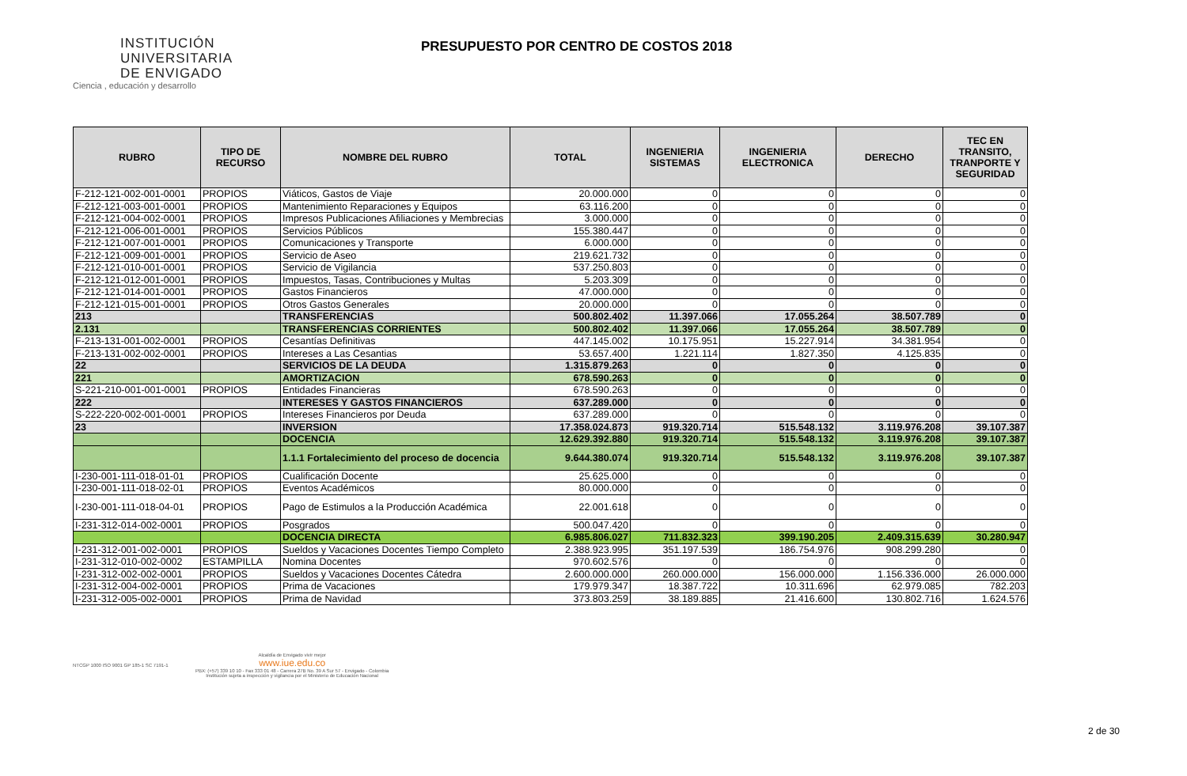INSTITUCIÓN
UNIVERSITARIA
DE ENVIGADO
Ciencia , educación y desarrollo
PRESUPUESTO POR CENTRO DE COSTOS 2018
| RUBRO | TIPO DE RECURSO | NOMBRE DEL RUBRO | TOTAL | INGENIERIA SISTEMAS | INGENIERIA ELECTRONICA | DERECHO | TEC EN TRANSITO, TRANPORTE Y SEGURIDAD |
| --- | --- | --- | --- | --- | --- | --- | --- |
| F-212-121-002-001-0001 | PROPIOS | Viáticos, Gastos de Viaje | 20.000.000 | 0 | 0 | 0 | 0 |
| F-212-121-003-001-0001 | PROPIOS | Mantenimiento Reparaciones y Equipos | 63.116.200 | 0 | 0 | 0 | 0 |
| F-212-121-004-002-0001 | PROPIOS | Impresos Publicaciones Afiliaciones y Membrecias | 3.000.000 | 0 | 0 | 0 | 0 |
| F-212-121-006-001-0001 | PROPIOS | Servicios Públicos | 155.380.447 | 0 | 0 | 0 | 0 |
| F-212-121-007-001-0001 | PROPIOS | Comunicaciones y Transporte | 6.000.000 | 0 | 0 | 0 | 0 |
| F-212-121-009-001-0001 | PROPIOS | Servicio de Aseo | 219.621.732 | 0 | 0 | 0 | 0 |
| F-212-121-010-001-0001 | PROPIOS | Servicio de Vigilancia | 537.250.803 | 0 | 0 | 0 | 0 |
| F-212-121-012-001-0001 | PROPIOS | Impuestos, Tasas, Contribuciones y Multas | 5.203.309 | 0 | 0 | 0 | 0 |
| F-212-121-014-001-0001 | PROPIOS | Gastos Financieros | 47.000.000 | 0 | 0 | 0 | 0 |
| F-212-121-015-001-0001 | PROPIOS | Otros Gastos Generales | 20.000.000 | 0 | 0 | 0 | 0 |
| 213 | | TRANSFERENCIAS | 500.802.402 | 11.397.066 | 17.055.264 | 38.507.789 | 0 |
| 2.131 | | TRANSFERENCIAS CORRIENTES | 500.802.402 | 11.397.066 | 17.055.264 | 38.507.789 | 0 |
| F-213-131-001-002-0001 | PROPIOS | Cesantías Definitivas | 447.145.002 | 10.175.951 | 15.227.914 | 34.381.954 | 0 |
| F-213-131-002-002-0001 | PROPIOS | Intereses a Las Cesantias | 53.657.400 | 1.221.114 | 1.827.350 | 4.125.835 | 0 |
| 22 | | SERVICIOS DE LA DEUDA | 1.315.879.263 | 0 | 0 | 0 | 0 |
| 221 | | AMORTIZACION | 678.590.263 | 0 | 0 | 0 | 0 |
| S-221-210-001-001-0001 | PROPIOS | Entidades Financieras | 678.590.263 | 0 | 0 | 0 | 0 |
| 222 | | INTERESES Y GASTOS FINANCIEROS | 637.289.000 | 0 | 0 | 0 | 0 |
| S-222-220-002-001-0001 | PROPIOS | Intereses Financieros por Deuda | 637.289.000 | 0 | 0 | 0 | 0 |
| 23 | | INVERSION | 17.358.024.873 | 919.320.714 | 515.548.132 | 3.119.976.208 | 39.107.387 |
| | | DOCENCIA | 12.629.392.880 | 919.320.714 | 515.548.132 | 3.119.976.208 | 39.107.387 |
| | | 1.1.1 Fortalecimiento del proceso de docencia | 9.644.380.074 | 919.320.714 | 515.548.132 | 3.119.976.208 | 39.107.387 |
| I-230-001-111-018-01-01 | PROPIOS | Cualificación Docente | 25.625.000 | 0 | 0 | 0 | 0 |
| I-230-001-111-018-02-01 | PROPIOS | Eventos Académicos | 80.000.000 | 0 | 0 | 0 | 0 |
| I-230-001-111-018-04-01 | PROPIOS | Pago de Estimulos a la Producción Académica | 22.001.618 | 0 | 0 | 0 | 0 |
| I-231-312-014-002-0001 | PROPIOS | Posgrados | 500.047.420 | 0 | 0 | 0 | 0 |
| | | DOCENCIA DIRECTA | 6.985.806.027 | 711.832.323 | 399.190.205 | 2.409.315.639 | 30.280.947 |
| I-231-312-001-002-0001 | PROPIOS | Sueldos y Vacaciones Docentes Tiempo Completo | 2.388.923.995 | 351.197.539 | 186.754.976 | 908.299.280 | 0 |
| I-231-312-010-002-0002 | ESTAMPILLA | Nomina Docentes | 970.602.576 | 0 | 0 | 0 | 0 |
| I-231-312-002-002-0001 | PROPIOS | Sueldos y Vacaciones Docentes Cátedra | 2.600.000.000 | 260.000.000 | 156.000.000 | 1.156.336.000 | 26.000.000 |
| I-231-312-004-002-0001 | PROPIOS | Prima de Vacaciones | 179.979.347 | 18.387.722 | 10.311.696 | 62.979.085 | 782.203 |
| I-231-312-005-002-0001 | PROPIOS | Prima de Navidad | 373.803.259 | 38.189.885 | 21.416.600 | 130.802.716 | 1.624.576 |
NTCGP 1000 ISO 9001 GP 185-1 SC 7191-1
Alcaldía de Envigado vivir mejor
www.iue.edu.co
PBX: (+57) 339 10 10 - Fax 333 01 48 - Carrera 27B No. 39 A Sur 57 - Envigado - Colombia
Institución sujeta a inspección y vigilancia por el Ministerio de Educación Nacional
2 de 30